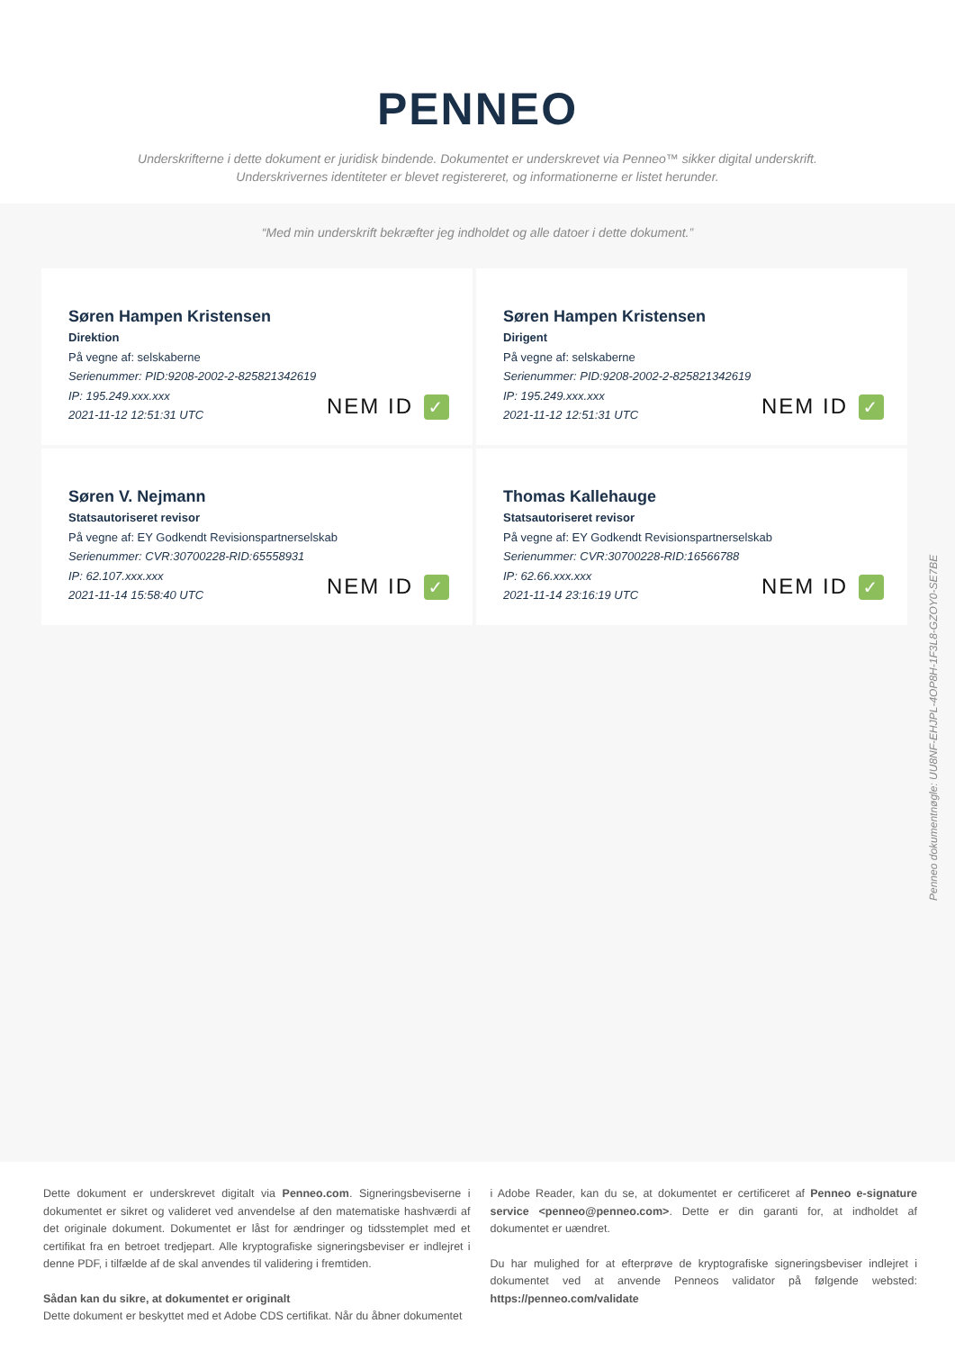PENNEO
Underskrifterne i dette dokument er juridisk bindende. Dokumentet er underskrevet via Penneo™ sikker digital underskrift.
Underskrivernes identiteter er blevet registereret, og informationerne er listet herunder.
“Med min underskrift bekræfter jeg indholdet og alle datoer i dette dokument.”
Søren Hampen Kristensen
Direktion
På vegne af: selskaberne
Serienummer: PID:9208-2002-2-825821342619
IP: 195.249.xxx.xxx
2021-11-12 12:51:31 UTC
NEM ID ✓
Søren Hampen Kristensen
Dirigent
På vegne af: selskaberne
Serienummer: PID:9208-2002-2-825821342619
IP: 195.249.xxx.xxx
2021-11-12 12:51:31 UTC
NEM ID ✓
Søren V. Nejmann
Statsautoriseret revisor
På vegne af: EY Godkendt Revisionspartnerselskab
Serienummer: CVR:30700228-RID:65558931
IP: 62.107.xxx.xxx
2021-11-14 15:58:40 UTC
NEM ID ✓
Thomas Kallehauge
Statsautoriseret revisor
På vegne af: EY Godkendt Revisionspartnerselskab
Serienummer: CVR:30700228-RID:16566788
IP: 62.66.xxx.xxx
2021-11-14 23:16:19 UTC
NEM ID ✓
Penneo dokumentnøgle: UU8NF-EHJPL-4OP8H-1F3L8-GZOY0-SE7BE
Dette dokument er underskrevet digitalt via Penneo.com. Signeringsbeviserne i dokumentet er sikret og valideret ved anvendelse af den matematiske hashværdi af det originale dokument. Dokumentet er låst for ændringer og tidsstemplet med et certifikat fra en betroet tredjepart. Alle kryptografiske signeringsbeviser er indlejret i denne PDF, i tilfælde af de skal anvendes til validering i fremtiden.
Sådan kan du sikre, at dokumentet er originalt
Dette dokument er beskyttet med et Adobe CDS certifikat. Når du åbner dokumentet
i Adobe Reader, kan du se, at dokumentet er certificeret af Penneo e-signature service <penneo@penneo.com>. Dette er din garanti for, at indholdet af dokumentet er uændret.
Du har mulighed for at efterprøve de kryptografiske signeringsbeviser indlejret i dokumentet ved at anvende Penneos validator på følgende websted: https://penneo.com/validate